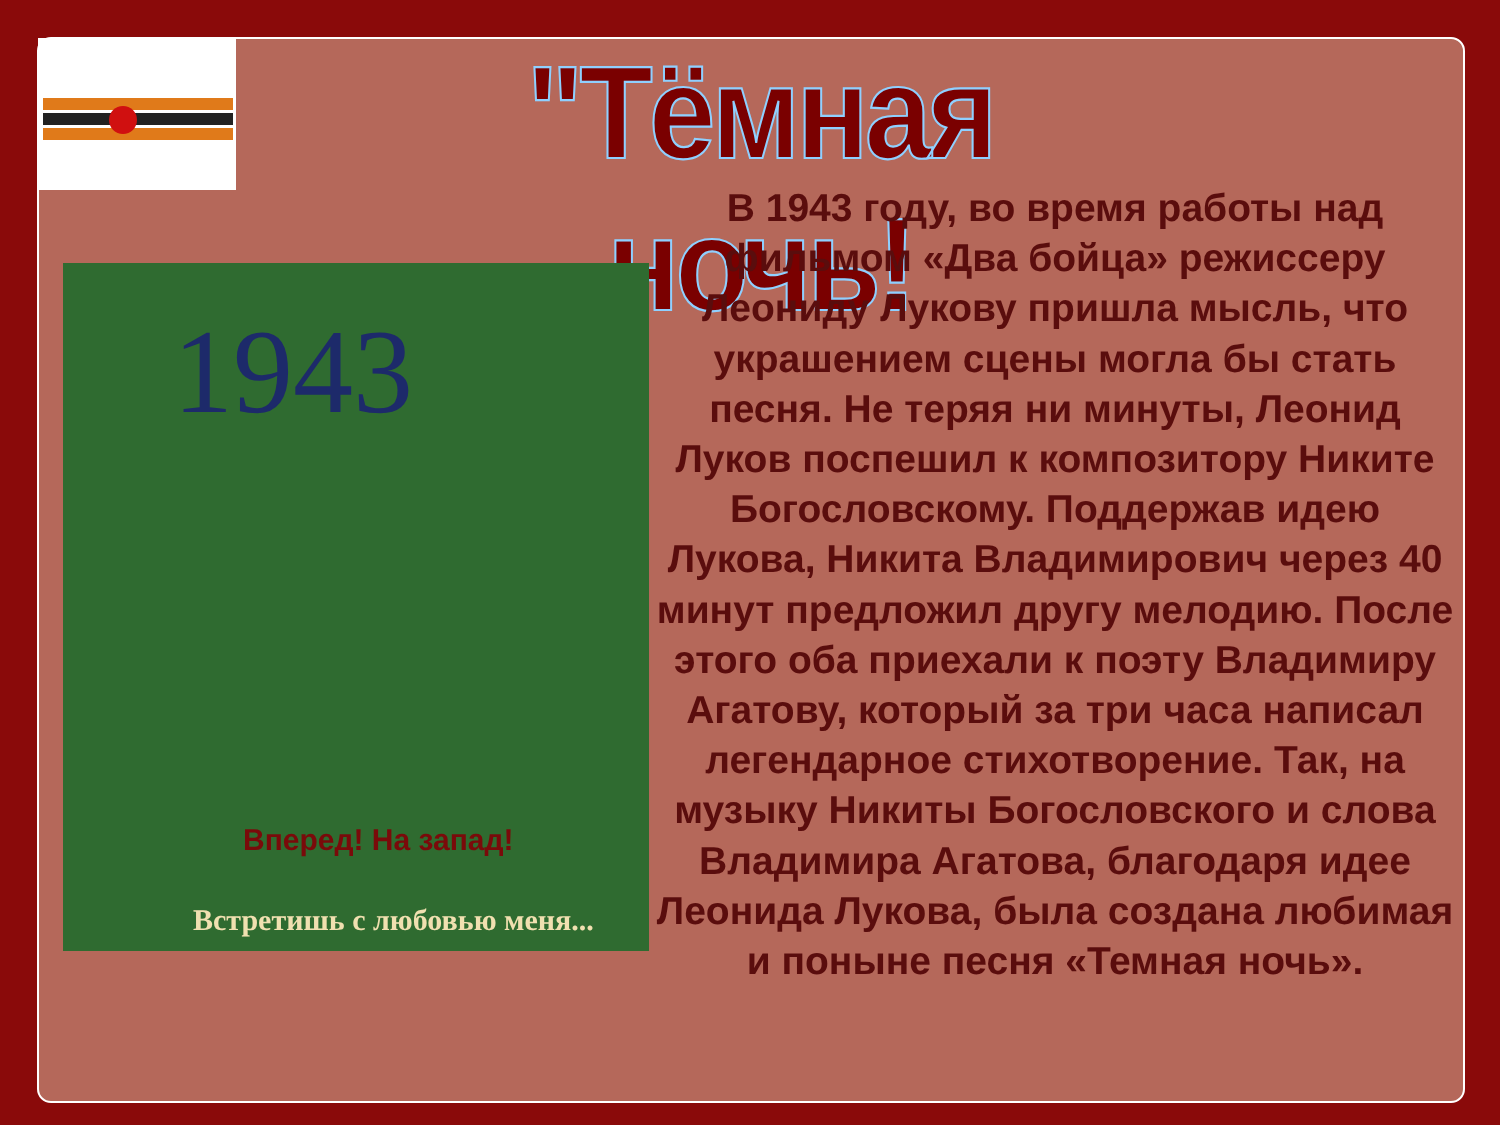"Тёмная ночь!
1943
Вперед! На запад!
Встретишь с любовью меня...
В 1943 году, во время работы над фильмом «Два бойца» режиссеру Леониду Лукову пришла мысль, что украшением сцены могла бы стать песня. Не теряя ни минуты, Леонид Луков поспешил к композитору Никите Богословскому. Поддержав идею Лукова, Никита Владимирович через 40 минут предложил другу мелодию. После этого оба приехали к поэту Владимиру Агатову, который за три часа написал легендарное стихотворение. Так, на музыку Никиты Богословского и слова Владимира Агатова, благодаря идее Леонида Лукова, была создана любимая и поныне песня «Темная ночь».